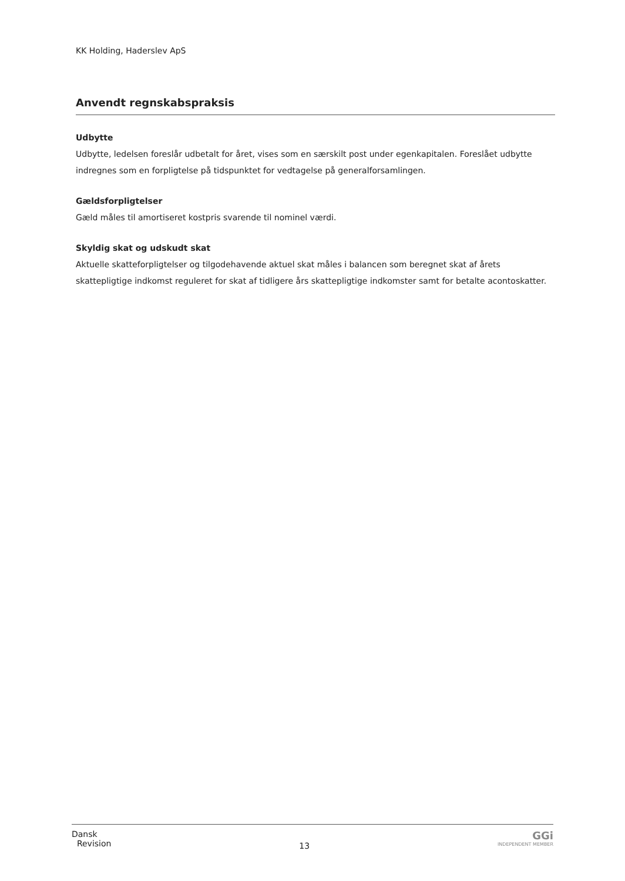KK Holding, Haderslev ApS
Anvendt regnskabspraksis
Udbytte
Udbytte, ledelsen foreslår udbetalt for året, vises som en særskilt post under egenkapitalen. Foreslået udbytte indregnes som en forpligtelse på tidspunktet for vedtagelse på generalforsamlingen.
Gældsforpligtelser
Gæld måles til amortiseret kostpris svarende til nominel værdi.
Skyldig skat og udskudt skat
Aktuelle skatteforpligtelser og tilgodehavende aktuel skat måles i balancen som beregnet skat af årets skattepligtige indkomst reguleret for skat af tidligere års skattepligtige indkomster samt for betalte acontoskatter.
Dansk
Revision
13
GGi
INDEPENDENT MEMBER